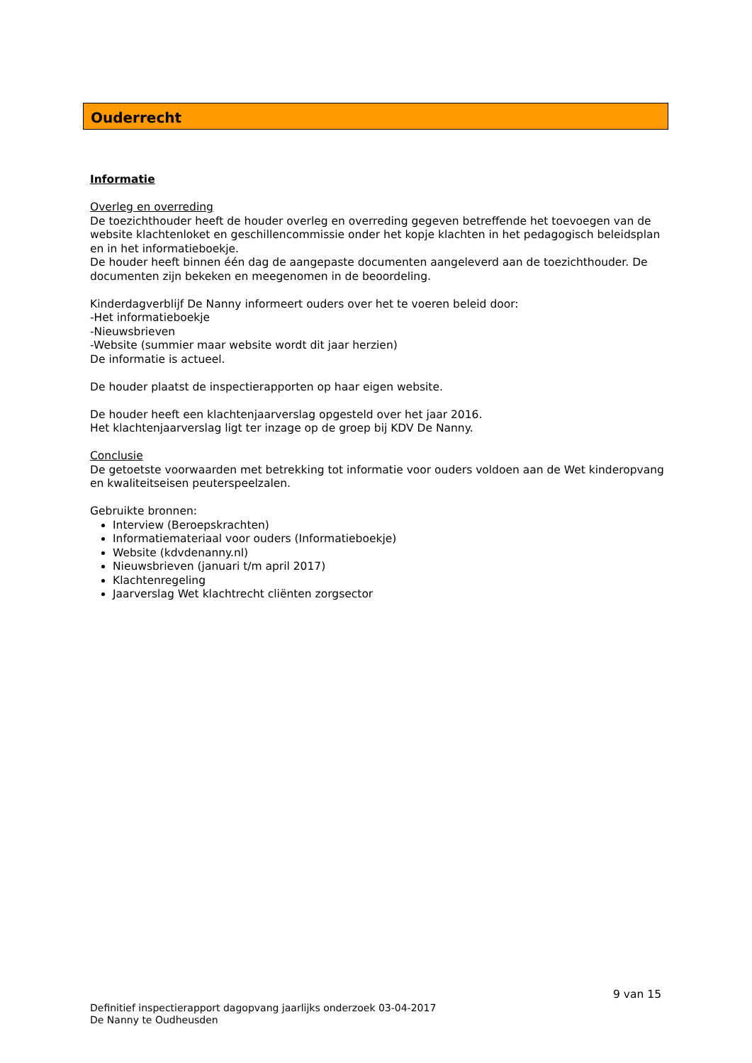Ouderrecht
Informatie
Overleg en overreding
De toezichthouder heeft de houder overleg en overreding gegeven betreffende het toevoegen van de website klachtenloket en geschillencommissie onder het kopje klachten in het pedagogisch beleidsplan en in het informatieboekje.
De houder heeft binnen één dag de aangepaste documenten aangeleverd aan de toezichthouder. De documenten zijn bekeken en meegenomen in de beoordeling.
Kinderdagverblijf De Nanny informeert ouders over het te voeren beleid door:
-Het informatieboekje
-Nieuwsbrieven
-Website (summier maar website wordt dit jaar herzien)
De informatie is actueel.
De houder plaatst de inspectierapporten op haar eigen website.
De houder heeft een klachtenjaarverslag opgesteld over het jaar 2016.
Het klachtenjaarverslag ligt ter inzage op de groep bij KDV De Nanny.
Conclusie
De getoetste voorwaarden met betrekking tot informatie voor ouders voldoen aan de Wet kinderopvang en kwaliteitseisen peuterspeelzalen.
Gebruikte bronnen:
Interview (Beroepskrachten)
Informatiemateriaal voor ouders (Informatieboekje)
Website (kdvdenanny.nl)
Nieuwsbrieven (januari t/m april 2017)
Klachtenregeling
Jaarverslag Wet klachtrecht cliënten zorgsector
9 van 15
Definitief inspectierapport dagopvang jaarlijks onderzoek 03-04-2017
De Nanny te Oudheusden